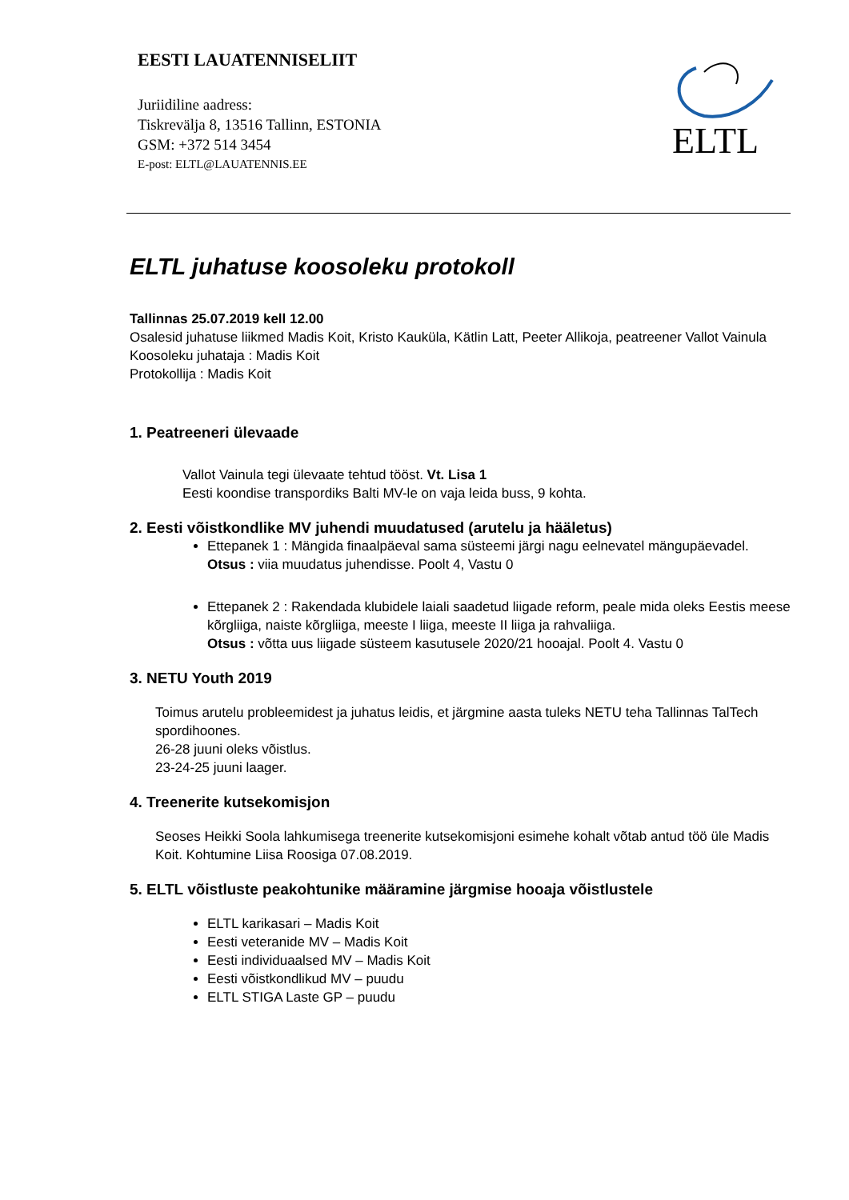EESTI LAUATENNISELIIT
Juriidiline aadress:
Tiskrevälja 8, 13516 Tallinn, ESTONIA
GSM: +372 514 3454
E-post: ELTL@LAUATENNIS.EE
ELTL
ELTL juhatuse koosoleku protokoll
Tallinnas 25.07.2019 kell 12.00
Osalesid juhatuse liikmed Madis Koit, Kristo Kauküla, Kätlin Latt, Peeter Allikoja, peatreener Vallot Vainula
Koosoleku juhataja : Madis Koit
Protokollija : Madis Koit
1. Peatreeneri ülevaade
Vallot Vainula tegi ülevaate tehtud tööst. Vt. Lisa 1
Eesti koondise transpordiks Balti MV-le on vaja leida buss, 9 kohta.
2. Eesti võistkondlike MV juhendi muudatused (arutelu ja hääletus)
Ettepanek 1 : Mängida finaalpäeval sama süsteemi järgi nagu eelnevatel mängupäevadel.
Otsus : viia muudatus juhendisse. Poolt 4, Vastu 0
Ettepanek 2 : Rakendada klubidele laiali saadetud liigade reform, peale mida oleks Eestis meese kõrgliiga, naiste kõrgliiga, meeste I liiga, meeste II liiga ja rahvaliiga.
Otsus : võtta uus liigade süsteem kasutusele 2020/21 hooajal. Poolt 4. Vastu 0
3. NETU Youth 2019
Toimus arutelu probleemidest ja juhatus leidis, et järgmine aasta tuleks NETU teha Tallinnas TalTech spordihoones.
26-28 juuni oleks võistlus.
23-24-25 juuni laager.
4. Treenerite kutsekomisjon
Seoses Heikki Soola lahkumisega treenerite kutsekomisjoni esimehe kohalt võtab antud töö üle Madis Koit. Kohtumine Liisa Roosiga 07.08.2019.
5. ELTL võistluste peakohtunike määramine järgmise hooaja võistlustele
ELTL karikasari – Madis Koit
Eesti veteranide MV – Madis Koit
Eesti individuaalsed MV – Madis Koit
Eesti võistkondlikud MV – puudu
ELTL STIGA Laste GP – puudu